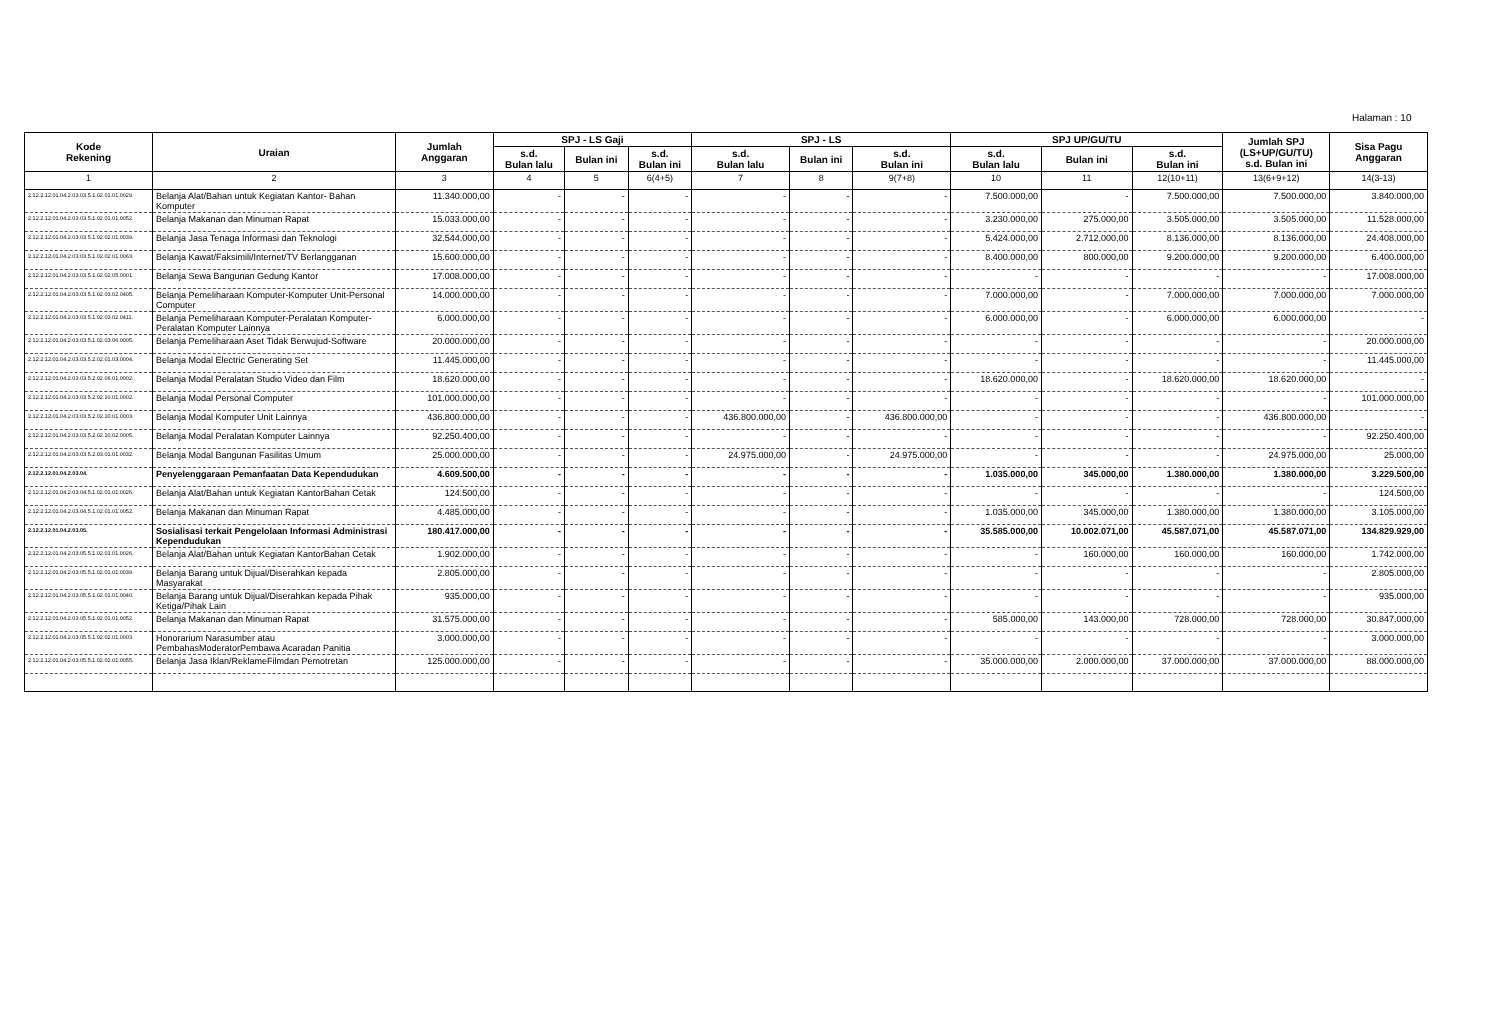Halaman : 10
| Kode Rekening | Uraian | Jumlah Anggaran | SPJ - LS Gaji | | | SPJ - LS | | | SPJ UP/GU/TU | | | Jumlah SPJ (LS+UP/GU/TU) s.d. Bulan ini | Sisa Pagu Anggaran |
| --- | --- | --- | --- | --- | --- | --- | --- | --- | --- | --- | --- | --- | --- |
| | | | s.d. Bulan lalu | Bulan ini | s.d. Bulan ini | s.d. Bulan lalu | Bulan ini | s.d. Bulan ini | s.d. Bulan lalu | Bulan ini | s.d. Bulan ini | | |
| 1 | 2 | 3 | 4 | 5 | 6(4+5) | 7 | 8 | 9(7+8) | 10 | 11 | 12(10+11) | 13(6+9+12) | 14(3-13) |
| 2.12.2.12.01.04.2.03.03.5.1.02.01.01.0029. | Belanja Alat/Bahan untuk Kegiatan Kantor- Bahan Komputer | 11.340.000,00 | - | - | - | - | - | - | 7.500.000,00 | - | 7.500.000,00 | 7.500.000,00 | 3.840.000,00 |
| 2.12.2.12.01.04.2.03.03.5.1.02.01.01.0052. | Belanja Makanan dan Minuman Rapat | 15.033.000,00 | - | - | - | - | - | - | 3.230.000,00 | 275.000,00 | 3.505.000,00 | 3.505.000,00 | 11.528.000,00 |
| 2.12.2.12.01.04.2.03.03.5.1.02.02.01.0039. | Belanja Jasa Tenaga Informasi dan Teknologi | 32.544.000,00 | - | - | - | - | - | - | 5.424.000,00 | 2.712.000,00 | 8.136.000,00 | 8.136.000,00 | 24.408.000,00 |
| 2.12.2.12.01.04.2.03.03.5.1.02.02.01.0063. | Belanja Kawat/Faksimili/Internet/TV Berlangganan | 15.600.000,00 | - | - | - | - | - | - | 8.400.000,00 | 800.000,00 | 9.200.000,00 | 9.200.000,00 | 6.400.000,00 |
| 2.12.2.12.01.04.2.03.03.5.1.02.02.05.0001. | Belanja Sewa Bangunan Gedung Kantor | 17.008.000,00 | - | - | - | - | - | - | - | - | - | - | 17.008.000,00 |
| 2.12.2.12.01.04.2.03.03.5.1.02.03.02.0405. | Belanja Pemeliharaan Komputer-Komputer Unit-Personal Computer | 14.000.000,00 | - | - | - | - | - | - | 7.000.000,00 | - | 7.000.000,00 | 7.000.000,00 | 7.000.000,00 |
| 2.12.2.12.01.04.2.03.03.5.1.02.03.02.0411. | Belanja Pemeliharaan Komputer-Peralatan Komputer-Peralatan Komputer Lainnya | 6.000.000,00 | - | - | - | - | - | - | 6.000.000,00 | - | 6.000.000,00 | 6.000.000,00 | - |
| 2.12.2.12.01.04.2.03.03.5.1.02.03.06.0005. | Belanja Pemeliharaan Aset Tidak Berwujud-Software | 20.000.000,00 | - | - | - | - | - | - | - | - | - | - | 20.000.000,00 |
| 2.12.2.12.01.04.2.03.03.5.2.02.01.03.0004. | Belanja Modal Electric Generating Set | 11.445.000,00 | - | - | - | - | - | - | - | - | - | - | 11.445.000,00 |
| 2.12.2.12.01.04.2.03.03.5.2.02.06.01.0002. | Belanja Modal Peralatan Studio Video dan Film | 18.620.000,00 | - | - | - | - | - | - | 18.620.000,00 | - | 18.620.000,00 | 18.620.000,00 | - |
| 2.12.2.12.01.04.2.03.03.5.2.02.10.01.0002. | Belanja Modal Personal Computer | 101.000.000,00 | - | - | - | - | - | - | - | - | - | - | 101.000.000,00 |
| 2.12.2.12.01.04.2.03.03.5.2.02.10.01.0003. | Belanja Modal Komputer Unit Lainnya | 436.800.000,00 | - | - | - | 436.800.000,00 | - | 436.800.000,00 | - | - | - | 436.800.000,00 | - |
| 2.12.2.12.01.04.2.03.03.5.2.02.10.02.0005. | Belanja Modal Peralatan Komputer Lainnya | 92.250.400,00 | - | - | - | - | - | - | - | - | - | - | 92.250.400,00 |
| 2.12.2.12.01.04.2.03.03.5.2.03.01.01.0032. | Belanja Modal Bangunan Fasilitas Umum | 25.000.000,00 | - | - | - | 24.975.000,00 | - | 24.975.000,00 | - | - | - | 24.975.000,00 | 25.000,00 |
| 2.12.2.12.01.04.2.03.04. | Penyelenggaraan Pemanfaatan Data Kependudukan | 4.609.500,00 | - | - | - | - | - | - | 1.035.000,00 | 345.000,00 | 1.380.000,00 | 1.380.000,00 | 3.229.500,00 |
| 2.12.2.12.01.04.2.03.04.5.1.02.01.01.0026. | Belanja Alat/Bahan untuk Kegiatan KantorBahan Cetak | 124.500,00 | - | - | - | - | - | - | - | - | - | - | 124.500,00 |
| 2.12.2.12.01.04.2.03.04.5.1.02.01.01.0052. | Belanja Makanan dan Minuman Rapat | 4.485.000,00 | - | - | - | - | - | - | 1.035.000,00 | 345.000,00 | 1.380.000,00 | 1.380.000,00 | 3.105.000,00 |
| 2.12.2.12.01.04.2.03.05. | Sosialisasi terkait Pengelolaan Informasi Administrasi Kependudukan | 180.417.000,00 | - | - | - | - | - | - | 35.585.000,00 | 10.002.071,00 | 45.587.071,00 | 45.587.071,00 | 134.829.929,00 |
| 2.12.2.12.01.04.2.03.05.5.1.02.01.01.0026. | Belanja Alat/Bahan untuk Kegiatan KantorBahan Cetak | 1.902.000,00 | - | - | - | - | - | - | - | 160.000,00 | 160.000,00 | 160.000,00 | 1.742.000,00 |
| 2.12.2.12.01.04.2.03.05.5.1.02.01.01.0039. | Belanja Barang untuk Dijual/Diserahkan kepada Masyarakat | 2.805.000,00 | - | - | - | - | - | - | - | - | - | - | 2.805.000,00 |
| 2.12.2.12.01.04.2.03.05.5.1.02.01.01.0040. | Belanja Barang untuk Dijual/Diserahkan kepada Pihak Ketiga/Pihak Lain | 935.000,00 | - | - | - | - | - | - | - | - | - | - | 935.000,00 |
| 2.12.2.12.01.04.2.03.05.5.1.02.01.01.0052. | Belanja Makanan dan Minuman Rapat | 31.575.000,00 | - | - | - | - | - | - | 585.000,00 | 143.000,00 | 728.000,00 | 728.000,00 | 30.847.000,00 |
| 2.12.2.12.01.04.2.03.05.5.1.02.02.01.0003. | Honorarium Narasumber atau PembahasModeratorPembawa Acaradan Panitia | 3.000.000,00 | - | - | - | - | - | - | - | - | - | - | 3.000.000,00 |
| 2.12.2.12.01.04.2.03.05.5.1.02.02.01.0055. | Belanja Jasa Iklan/ReklameFilmdan Pemotretan | 125.000.000,00 | - | - | - | - | - | - | 35.000.000,00 | 2.000.000,00 | 37.000.000,00 | 37.000.000,00 | 88.000.000,00 |